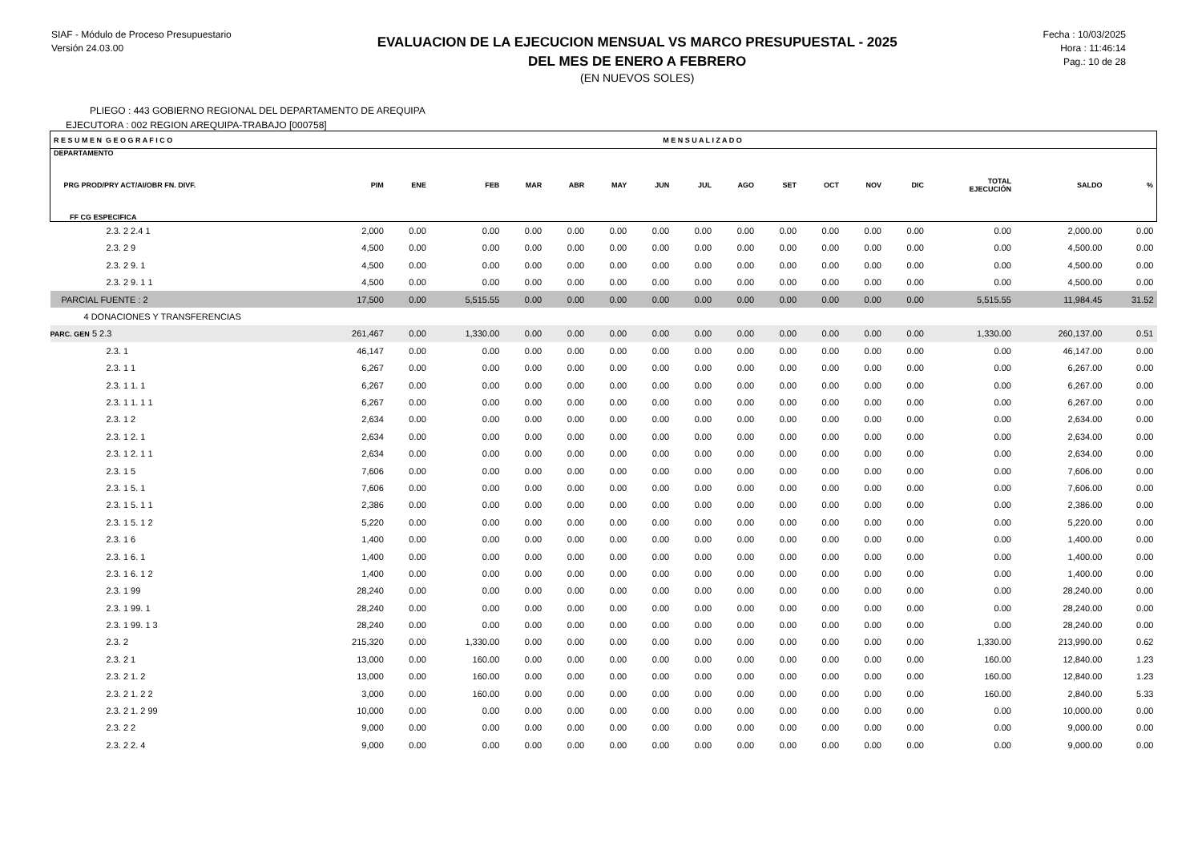SIAF - Módulo de Proceso Presupuestario
Versión 24.03.00
EVALUACION DE LA EJECUCION MENSUAL VS MARCO PRESUPUESTAL - 2025
DEL MES DE ENERO A FEBRERO
(EN NUEVOS SOLES)
Fecha : 10/03/2025
Hora : 11:46:14
Pag.: 10 de 28
PLIEGO : 443 GOBIERNO REGIONAL DEL DEPARTAMENTO DE AREQUIPA
EJECUTORA : 002 REGION AREQUIPA-TRABAJO [000758]
| R E S U M E N G E O G R A F I C O | | | | M E N S U A L I Z A D O | | | | | | | | | | | | |
| DEPARTAMENTO PRG PROD/PRY ACT/AI/OBR FN. DIVF. FF CG ESPECIFICA | PIM | ENE | FEB | MAR | ABR | MAY | JUN | JUL | AGO | SET | OCT | NOV | DIC | TOTAL EJECUCIÓN | SALDO | % |
| 2.3. 2 2.4 1 | 2,000 | 0.00 | 0.00 | 0.00 | 0.00 | 0.00 | 0.00 | 0.00 | 0.00 | 0.00 | 0.00 | 0.00 | 0.00 | 0.00 | 2,000.00 | 0.00 |
| 2.3. 2 9 | 4,500 | 0.00 | 0.00 | 0.00 | 0.00 | 0.00 | 0.00 | 0.00 | 0.00 | 0.00 | 0.00 | 0.00 | 0.00 | 0.00 | 4,500.00 | 0.00 |
| 2.3. 2 9. 1 | 4,500 | 0.00 | 0.00 | 0.00 | 0.00 | 0.00 | 0.00 | 0.00 | 0.00 | 0.00 | 0.00 | 0.00 | 0.00 | 0.00 | 4,500.00 | 0.00 |
| 2.3. 2 9. 1 1 | 4,500 | 0.00 | 0.00 | 0.00 | 0.00 | 0.00 | 0.00 | 0.00 | 0.00 | 0.00 | 0.00 | 0.00 | 0.00 | 0.00 | 4,500.00 | 0.00 |
| PARCIAL FUENTE : 2 | 17,500 | 0.00 | 5,515.55 | 0.00 | 0.00 | 0.00 | 0.00 | 0.00 | 0.00 | 0.00 | 0.00 | 0.00 | 0.00 | 5,515.55 | 11,984.45 | 31.52 |
| 4 DONACIONES Y TRANSFERENCIAS | | | | | | | | | | | | | | | | |
| PARC. GEN 5 2.3 | 261,467 | 0.00 | 1,330.00 | 0.00 | 0.00 | 0.00 | 0.00 | 0.00 | 0.00 | 0.00 | 0.00 | 0.00 | 0.00 | 1,330.00 | 260,137.00 | 0.51 |
| 2.3. 1 | 46,147 | 0.00 | 0.00 | 0.00 | 0.00 | 0.00 | 0.00 | 0.00 | 0.00 | 0.00 | 0.00 | 0.00 | 0.00 | 0.00 | 46,147.00 | 0.00 |
| 2.3. 1 1 | 6,267 | 0.00 | 0.00 | 0.00 | 0.00 | 0.00 | 0.00 | 0.00 | 0.00 | 0.00 | 0.00 | 0.00 | 0.00 | 0.00 | 6,267.00 | 0.00 |
| 2.3. 1 1. 1 | 6,267 | 0.00 | 0.00 | 0.00 | 0.00 | 0.00 | 0.00 | 0.00 | 0.00 | 0.00 | 0.00 | 0.00 | 0.00 | 0.00 | 6,267.00 | 0.00 |
| 2.3. 1 1. 1 1 | 6,267 | 0.00 | 0.00 | 0.00 | 0.00 | 0.00 | 0.00 | 0.00 | 0.00 | 0.00 | 0.00 | 0.00 | 0.00 | 0.00 | 6,267.00 | 0.00 |
| 2.3. 1 2 | 2,634 | 0.00 | 0.00 | 0.00 | 0.00 | 0.00 | 0.00 | 0.00 | 0.00 | 0.00 | 0.00 | 0.00 | 0.00 | 0.00 | 2,634.00 | 0.00 |
| 2.3. 1 2. 1 | 2,634 | 0.00 | 0.00 | 0.00 | 0.00 | 0.00 | 0.00 | 0.00 | 0.00 | 0.00 | 0.00 | 0.00 | 0.00 | 0.00 | 2,634.00 | 0.00 |
| 2.3. 1 2. 1 1 | 2,634 | 0.00 | 0.00 | 0.00 | 0.00 | 0.00 | 0.00 | 0.00 | 0.00 | 0.00 | 0.00 | 0.00 | 0.00 | 0.00 | 2,634.00 | 0.00 |
| 2.3. 1 5 | 7,606 | 0.00 | 0.00 | 0.00 | 0.00 | 0.00 | 0.00 | 0.00 | 0.00 | 0.00 | 0.00 | 0.00 | 0.00 | 0.00 | 7,606.00 | 0.00 |
| 2.3. 1 5. 1 | 7,606 | 0.00 | 0.00 | 0.00 | 0.00 | 0.00 | 0.00 | 0.00 | 0.00 | 0.00 | 0.00 | 0.00 | 0.00 | 0.00 | 7,606.00 | 0.00 |
| 2.3. 1 5. 1 1 | 2,386 | 0.00 | 0.00 | 0.00 | 0.00 | 0.00 | 0.00 | 0.00 | 0.00 | 0.00 | 0.00 | 0.00 | 0.00 | 0.00 | 2,386.00 | 0.00 |
| 2.3. 1 5. 1 2 | 5,220 | 0.00 | 0.00 | 0.00 | 0.00 | 0.00 | 0.00 | 0.00 | 0.00 | 0.00 | 0.00 | 0.00 | 0.00 | 0.00 | 5,220.00 | 0.00 |
| 2.3. 1 6 | 1,400 | 0.00 | 0.00 | 0.00 | 0.00 | 0.00 | 0.00 | 0.00 | 0.00 | 0.00 | 0.00 | 0.00 | 0.00 | 0.00 | 1,400.00 | 0.00 |
| 2.3. 1 6. 1 | 1,400 | 0.00 | 0.00 | 0.00 | 0.00 | 0.00 | 0.00 | 0.00 | 0.00 | 0.00 | 0.00 | 0.00 | 0.00 | 0.00 | 1,400.00 | 0.00 |
| 2.3. 1 6. 1 2 | 1,400 | 0.00 | 0.00 | 0.00 | 0.00 | 0.00 | 0.00 | 0.00 | 0.00 | 0.00 | 0.00 | 0.00 | 0.00 | 0.00 | 1,400.00 | 0.00 |
| 2.3. 1 99 | 28,240 | 0.00 | 0.00 | 0.00 | 0.00 | 0.00 | 0.00 | 0.00 | 0.00 | 0.00 | 0.00 | 0.00 | 0.00 | 0.00 | 28,240.00 | 0.00 |
| 2.3. 1 99. 1 | 28,240 | 0.00 | 0.00 | 0.00 | 0.00 | 0.00 | 0.00 | 0.00 | 0.00 | 0.00 | 0.00 | 0.00 | 0.00 | 0.00 | 28,240.00 | 0.00 |
| 2.3. 1 99. 1 3 | 28,240 | 0.00 | 0.00 | 0.00 | 0.00 | 0.00 | 0.00 | 0.00 | 0.00 | 0.00 | 0.00 | 0.00 | 0.00 | 0.00 | 28,240.00 | 0.00 |
| 2.3. 2 | 215,320 | 0.00 | 1,330.00 | 0.00 | 0.00 | 0.00 | 0.00 | 0.00 | 0.00 | 0.00 | 0.00 | 0.00 | 0.00 | 1,330.00 | 213,990.00 | 0.62 |
| 2.3. 2 1 | 13,000 | 0.00 | 160.00 | 0.00 | 0.00 | 0.00 | 0.00 | 0.00 | 0.00 | 0.00 | 0.00 | 0.00 | 0.00 | 160.00 | 12,840.00 | 1.23 |
| 2.3. 2 1. 2 | 13,000 | 0.00 | 160.00 | 0.00 | 0.00 | 0.00 | 0.00 | 0.00 | 0.00 | 0.00 | 0.00 | 0.00 | 0.00 | 160.00 | 12,840.00 | 1.23 |
| 2.3. 2 1. 2 2 | 3,000 | 0.00 | 160.00 | 0.00 | 0.00 | 0.00 | 0.00 | 0.00 | 0.00 | 0.00 | 0.00 | 0.00 | 0.00 | 160.00 | 2,840.00 | 5.33 |
| 2.3. 2 1. 2 99 | 10,000 | 0.00 | 0.00 | 0.00 | 0.00 | 0.00 | 0.00 | 0.00 | 0.00 | 0.00 | 0.00 | 0.00 | 0.00 | 0.00 | 10,000.00 | 0.00 |
| 2.3. 2 2 | 9,000 | 0.00 | 0.00 | 0.00 | 0.00 | 0.00 | 0.00 | 0.00 | 0.00 | 0.00 | 0.00 | 0.00 | 0.00 | 0.00 | 9,000.00 | 0.00 |
| 2.3. 2 2. 4 | 9,000 | 0.00 | 0.00 | 0.00 | 0.00 | 0.00 | 0.00 | 0.00 | 0.00 | 0.00 | 0.00 | 0.00 | 0.00 | 0.00 | 9,000.00 | 0.00 |